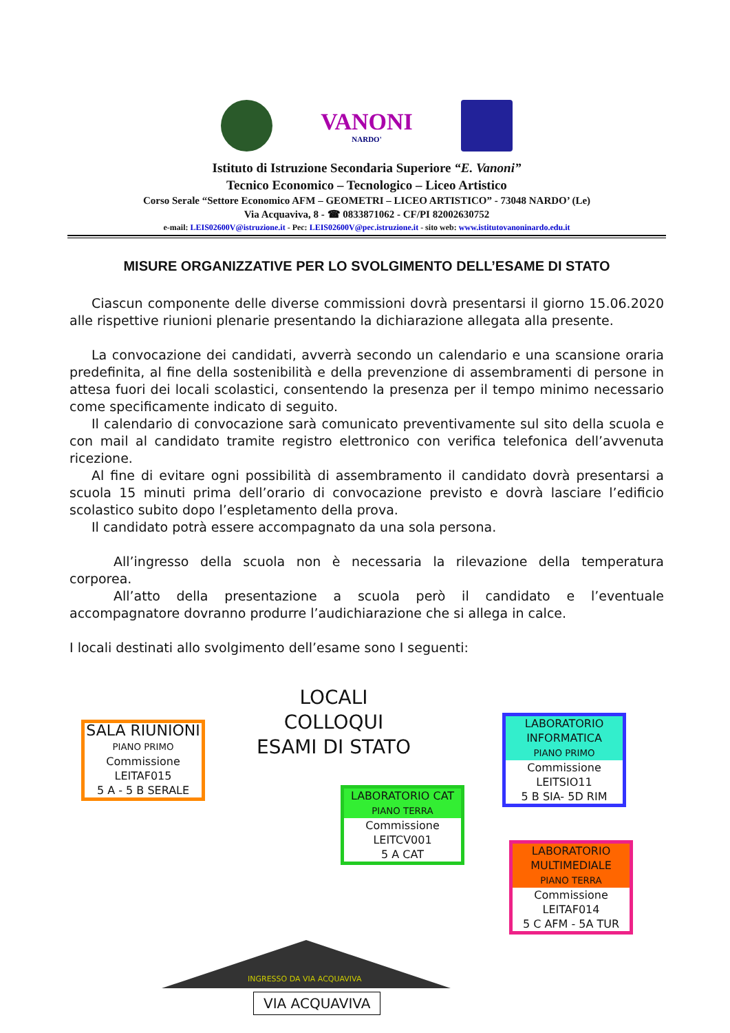VANONI
NARDO'
Istituto di Istruzione Secondaria Superiore “E. Vanoni”
Tecnico Economico – Tecnologico – Liceo Artistico
Corso Serale “Settore Economico AFM – GEOMETRI – LICEO ARTISTICO” - 73048 NARDO’ (Le)
Via Acquaviva, 8 - ☎ 0833871062 - CF/PI 82002630752
e-mail: LEIS02600V@istruzione.it - Pec: LEIS02600V@pec.istruzione.it - sito web: www.istitutovanoninardo.edu.it
MISURE ORGANIZZATIVE PER LO SVOLGIMENTO DELL’ESAME DI STATO
Ciascun componente delle diverse commissioni dovrà presentarsi il giorno 15.06.2020 alle rispettive riunioni plenarie presentando la dichiarazione allegata alla presente.
La convocazione dei candidati, avverrà secondo un calendario e una scansione oraria predefinita, al fine della sostenibilità e della prevenzione di assembramenti di persone in attesa fuori dei locali scolastici, consentendo la presenza per il tempo minimo necessario come specificamente indicato di seguito.
Il calendario di convocazione sarà comunicato preventivamente sul sito della scuola e con mail al candidato tramite registro elettronico con verifica telefonica dell’avvenuta ricezione.
Al fine di evitare ogni possibilità di assembramento il candidato dovrà presentarsi a scuola 15 minuti prima dell’orario di convocazione previsto e dovrà lasciare l’edificio scolastico subito dopo l’espletamento della prova.
Il candidato potrà essere accompagnato da una sola persona.
All’ingresso della scuola non è necessaria la rilevazione della temperatura corporea.
All’atto della presentazione a scuola però il candidato e l’eventuale accompagnatore dovranno produrre l’audichiarazione che si allega in calce.
I locali destinati allo svolgimento dell’esame sono I seguenti:
LOCALI COLLOQUI ESAMI DI STATO
SALA RIUNIONI
PIANO PRIMO
Commissione
LEITAF015
5 A - 5 B SERALE
LABORATORIO
INFORMATICA
PIANO PRIMO
Commissione
LEITSIO11
5 B SIA- 5D RIM
LABORATORIO CAT
PIANO TERRA
Commissione
LEITCV001
5 A CAT
LABORATORIO
MULTIMEDIALE
PIANO TERRA
Commissione
LEITAF014
5 C AFM - 5A TUR
INGRESSO DA VIA ACQUAVIVA
VIA ACQUAVIVA